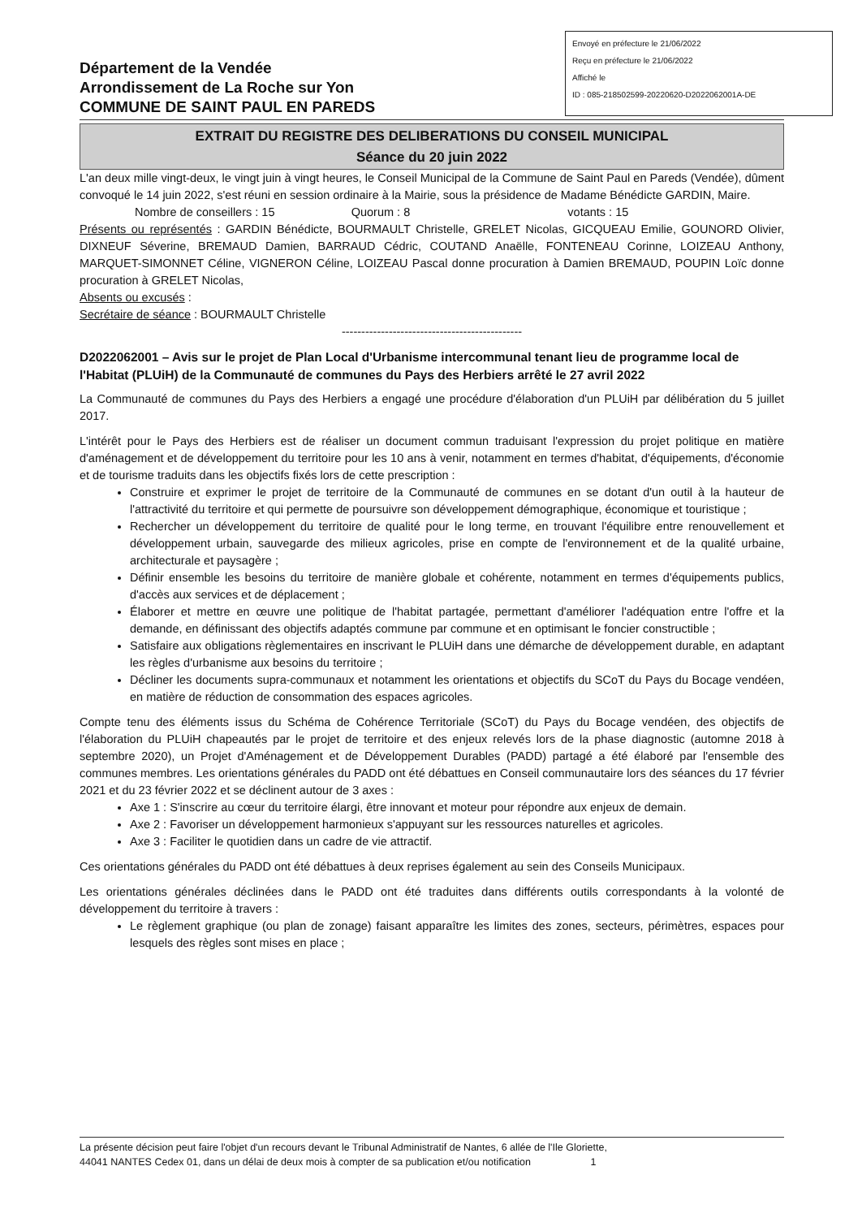Département de la Vendée
Arrondissement de La Roche sur Yon
COMMUNE DE SAINT PAUL EN PAREDS
Envoyé en préfecture le 21/06/2022
Reçu en préfecture le 21/06/2022
Affiché le
ID : 085-218502599-20220620-D2022062001A-DE
EXTRAIT DU REGISTRE DES DELIBERATIONS DU CONSEIL MUNICIPAL
Séance du 20 juin 2022
L'an deux mille vingt-deux, le vingt juin à vingt heures, le Conseil Municipal de la Commune de Saint Paul en Pareds (Vendée), dûment convoqué le 14 juin 2022, s'est réuni en session ordinaire à la Mairie, sous la présidence de Madame Bénédicte GARDIN, Maire.
Nombre de conseillers : 15 Quorum : 8 votants : 15
Présents ou représentés : GARDIN Bénédicte, BOURMAULT Christelle, GRELET Nicolas, GICQUEAU Emilie, GOUNORD Olivier, DIXNEUF Séverine, BREMAUD Damien, BARRAUD Cédric, COUTAND Anaëlle, FONTENEAU Corinne, LOIZEAU Anthony, MARQUET-SIMONNET Céline, VIGNERON Céline, LOIZEAU Pascal donne procuration à Damien BREMAUD, POUPIN Loïc donne procuration à GRELET Nicolas,
Absents ou excusés :
Secrétaire de séance : BOURMAULT Christelle
----------------------------------------------
D2022062001 – Avis sur le projet de Plan Local d'Urbanisme intercommunal tenant lieu de programme local de l'Habitat (PLUiH) de la Communauté de communes du Pays des Herbiers arrêté le 27 avril 2022
La Communauté de communes du Pays des Herbiers a engagé une procédure d'élaboration d'un PLUiH par délibération du 5 juillet 2017.
L'intérêt pour le Pays des Herbiers est de réaliser un document commun traduisant l'expression du projet politique en matière d'aménagement et de développement du territoire pour les 10 ans à venir, notamment en termes d'habitat, d'équipements, d'économie et de tourisme traduits dans les objectifs fixés lors de cette prescription :
Construire et exprimer le projet de territoire de la Communauté de communes en se dotant d'un outil à la hauteur de l'attractivité du territoire et qui permette de poursuivre son développement démographique, économique et touristique ;
Rechercher un développement du territoire de qualité pour le long terme, en trouvant l'équilibre entre renouvellement et développement urbain, sauvegarde des milieux agricoles, prise en compte de l'environnement et de la qualité urbaine, architecturale et paysagère ;
Définir ensemble les besoins du territoire de manière globale et cohérente, notamment en termes d'équipements publics, d'accès aux services et de déplacement ;
Élaborer et mettre en œuvre une politique de l'habitat partagée, permettant d'améliorer l'adéquation entre l'offre et la demande, en définissant des objectifs adaptés commune par commune et en optimisant le foncier constructible ;
Satisfaire aux obligations règlementaires en inscrivant le PLUiH dans une démarche de développement durable, en adaptant les règles d'urbanisme aux besoins du territoire ;
Décliner les documents supra-communaux et notamment les orientations et objectifs du SCoT du Pays du Bocage vendéen, en matière de réduction de consommation des espaces agricoles.
Compte tenu des éléments issus du Schéma de Cohérence Territoriale (SCoT) du Pays du Bocage vendéen, des objectifs de l'élaboration du PLUiH chapeautés par le projet de territoire et des enjeux relevés lors de la phase diagnostic (automne 2018 à septembre 2020), un Projet d'Aménagement et de Développement Durables (PADD) partagé a été élaboré par l'ensemble des communes membres. Les orientations générales du PADD ont été débattues en Conseil communautaire lors des séances du 17 février 2021 et du 23 février 2022 et se déclinent autour de 3 axes :
Axe 1 : S'inscrire au cœur du territoire élargi, être innovant et moteur pour répondre aux enjeux de demain.
Axe 2 : Favoriser un développement harmonieux s'appuyant sur les ressources naturelles et agricoles.
Axe 3 : Faciliter le quotidien dans un cadre de vie attractif.
Ces orientations générales du PADD ont été débattues à deux reprises également au sein des Conseils Municipaux.
Les orientations générales déclinées dans le PADD ont été traduites dans différents outils correspondants à la volonté de développement du territoire à travers :
Le règlement graphique (ou plan de zonage) faisant apparaître les limites des zones, secteurs, périmètres, espaces pour lesquels des règles sont mises en place ;
La présente décision peut faire l'objet d'un recours devant le Tribunal Administratif de Nantes, 6 allée de l'Ile Gloriette,
44041 NANTES Cedex 01, dans un délai de deux mois à compter de sa publication et/ou notification 1